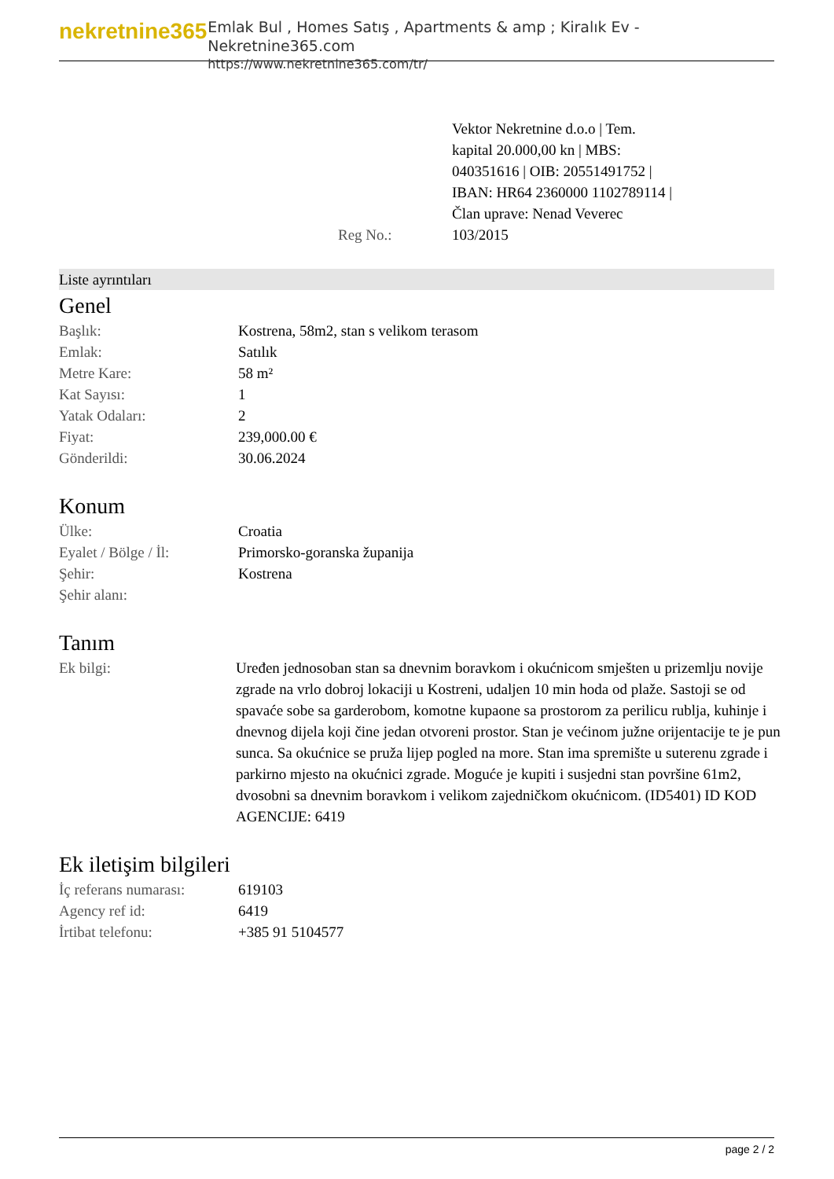nekretnine365
Emlak Bul , Homes Satış , Apartments & amp ; Kiralık Ev - Nekretnine365.com
https://www.nekretnine365.com/tr/
Reg No.: Vektor Nekretnine d.o.o | Tem. kapital 20.000,00 kn | MBS: 040351616 | OIB: 20551491752 | IBAN: HR64 2360000 1102789114 | Član uprave: Nenad Veverec 103/2015
Liste ayrıntıları
Genel
| Başlık: | Kostrena, 58m2, stan s velikom terasom |
| Emlak: | Satılık |
| Metre Kare: | 58 m² |
| Kat Sayısı: | 1 |
| Yatak Odaları: | 2 |
| Fiyat: | 239,000.00 € |
| Gönderildi: | 30.06.2024 |
Konum
| Ülke: | Croatia |
| Eyalet / Bölge / İl: | Primorsko-goranska županija |
| Şehir: | Kostrena |
| Şehir alanı: | |
Tanım
| Ek bilgi: | Uređen jednosoban stan sa dnevnim boravkom i okućnicom smješten u prizemlju novije zgrade na vrlo dobroj lokaciji u Kostreni, udaljen 10 min hoda od plaže. Sastoji se od spavaće sobe sa garderobom, komotne kupaone sa prostorom za perilicu rublja, kuhinje i dnevnog dijela koji čine jedan otvoreni prostor. Stan je većinom južne orijentacije te je pun sunca. Sa okućnice se pruža lijep pogled na more. Stan ima spremište u suterenu zgrade i parkirno mjesto na okućnici zgrade. Moguće je kupiti i susjedni stan površine 61m2, dvosobni sa dnevnim boravkom i velikom zajedničkom okućnicom. (ID5401) ID KOD AGENCIJE: 6419 |
Ek iletişim bilgileri
| İç referans numarası: | 619103 |
| Agency ref id: | 6419 |
| İrtibat telefonu: | +385 91 5104577 |
page 2 / 2